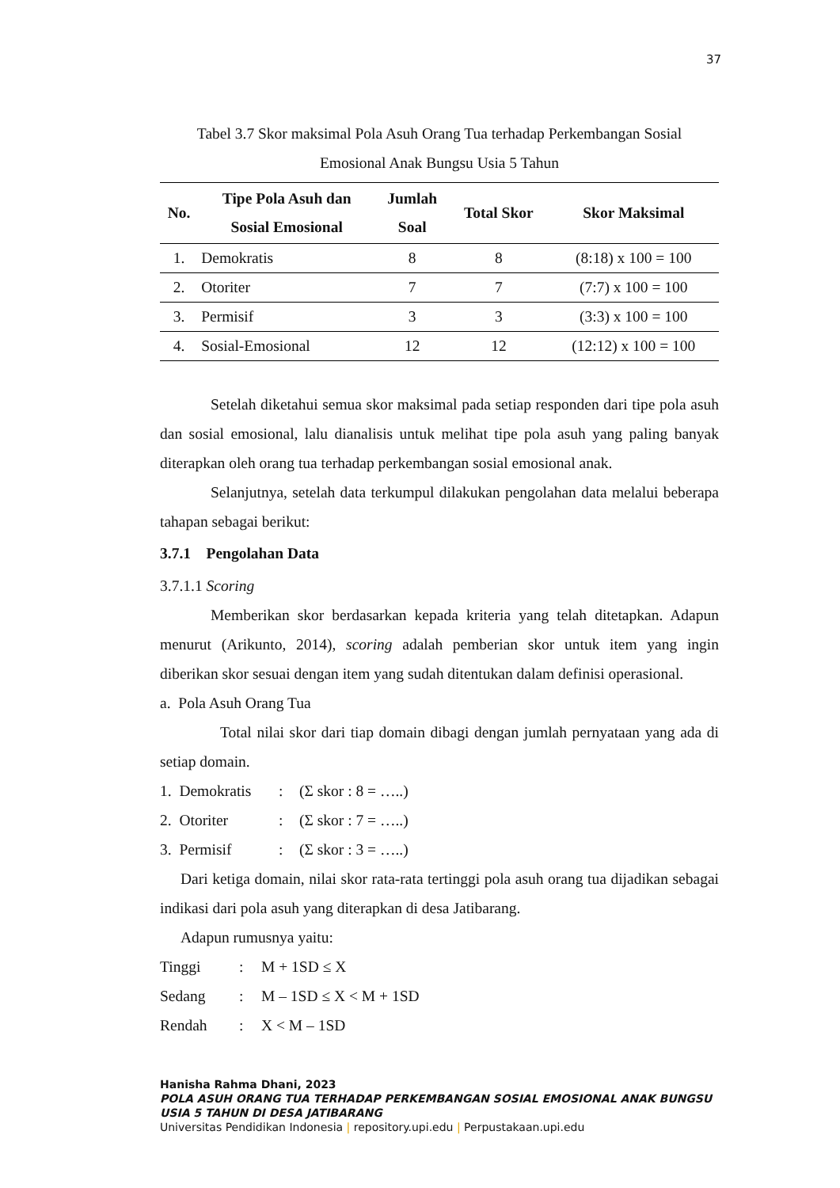37
Tabel 3.7 Skor maksimal Pola Asuh Orang Tua terhadap Perkembangan Sosial
Emosional Anak Bungsu Usia 5 Tahun
| No. | Tipe Pola Asuh dan Sosial Emosional | Jumlah Soal | Total Skor | Skor Maksimal |
| --- | --- | --- | --- | --- |
| 1. | Demokratis | 8 | 8 | (8:18) x 100 = 100 |
| 2. | Otoriter | 7 | 7 | (7:7) x 100 = 100 |
| 3. | Permisif | 3 | 3 | (3:3) x 100 = 100 |
| 4. | Sosial-Emosional | 12 | 12 | (12:12) x 100 = 100 |
Setelah diketahui semua skor maksimal pada setiap responden dari tipe pola asuh dan sosial emosional, lalu dianalisis untuk melihat tipe pola asuh yang paling banyak diterapkan oleh orang tua terhadap perkembangan sosial emosional anak.
Selanjutnya, setelah data terkumpul dilakukan pengolahan data melalui beberapa tahapan sebagai berikut:
3.7.1 Pengolahan Data
3.7.1.1 Scoring
Memberikan skor berdasarkan kepada kriteria yang telah ditetapkan. Adapun menurut (Arikunto, 2014), scoring adalah pemberian skor untuk item yang ingin diberikan skor sesuai dengan item yang sudah ditentukan dalam definisi operasional.
a. Pola Asuh Orang Tua
Total nilai skor dari tiap domain dibagi dengan jumlah pernyataan yang ada di setiap domain.
1. Demokratis: (Σ skor : 8 = …..)
2. Otoriter: (Σ skor : 7 = …..)
3. Permisif: (Σ skor : 3 = …..)
Dari ketiga domain, nilai skor rata-rata tertinggi pola asuh orang tua dijadikan sebagai indikasi dari pola asuh yang diterapkan di desa Jatibarang.
Adapun rumusnya yaitu:
Tinggi: M + 1SD ≤ X
Sedang: M – 1SD ≤ X < M + 1SD
Rendah: X < M – 1SD
Hanisha Rahma Dhani, 2023
POLA ASUH ORANG TUA TERHADAP PERKEMBANGAN SOSIAL EMOSIONAL ANAK BUNGSU USIA 5 TAHUN DI DESA JATIBARANG
Universitas Pendidikan Indonesia | repository.upi.edu | Perpustakaan.upi.edu